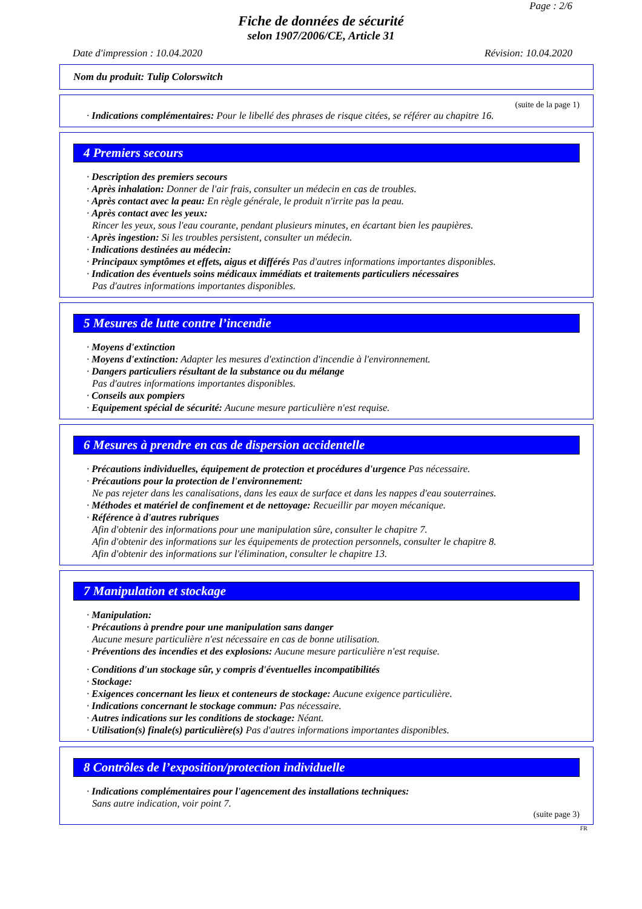Page : 2/6
Fiche de données de sécurité
selon 1907/2006/CE, Article 31
Date d'impression : 10.04.2020 Révision: 10.04.2020
Nom du produit: Tulip Colorswitch
(suite de la page 1)
· Indications complémentaires: Pour le libellé des phrases de risque citées, se référer au chapitre 16.
4 Premiers secours
· Description des premiers secours
· Après inhalation: Donner de l'air frais, consulter un médecin en cas de troubles.
· Après contact avec la peau: En règle générale, le produit n'irrite pas la peau.
· Après contact avec les yeux:
Rincer les yeux, sous l'eau courante, pendant plusieurs minutes, en écartant bien les paupières.
· Après ingestion: Si les troubles persistent, consulter un médecin.
· Indications destinées au médecin:
· Principaux symptômes et effets, aigus et différés Pas d'autres informations importantes disponibles.
· Indication des éventuels soins médicaux immédiats et traitements particuliers nécessaires
Pas d'autres informations importantes disponibles.
5 Mesures de lutte contre l’incendie
· Moyens d'extinction
· Moyens d'extinction: Adapter les mesures d'extinction d'incendie à l'environnement.
· Dangers particuliers résultant de la substance ou du mélange
Pas d'autres informations importantes disponibles.
· Conseils aux pompiers
· Equipement spécial de sécurité: Aucune mesure particulière n'est requise.
6 Mesures à prendre en cas de dispersion accidentelle
· Précautions individuelles, équipement de protection et procédures d'urgence Pas nécessaire.
· Précautions pour la protection de l'environnement:
Ne pas rejeter dans les canalisations, dans les eaux de surface et dans les nappes d'eau souterraines.
· Méthodes et matériel de confinement et de nettoyage: Recueillir par moyen mécanique.
· Référence à d'autres rubriques
Afin d'obtenir des informations pour une manipulation sûre, consulter le chapitre 7.
Afin d'obtenir des informations sur les équipements de protection personnels, consulter le chapitre 8.
Afin d'obtenir des informations sur l'élimination, consulter le chapitre 13.
7 Manipulation et stockage
· Manipulation:
· Précautions à prendre pour une manipulation sans danger
Aucune mesure particulière n'est nécessaire en cas de bonne utilisation.
· Préventions des incendies et des explosions: Aucune mesure particulière n'est requise.
· Conditions d'un stockage sûr, y compris d'éventuelles incompatibilités
· Stockage:
· Exigences concernant les lieux et conteneurs de stockage: Aucune exigence particulière.
· Indications concernant le stockage commun: Pas nécessaire.
· Autres indications sur les conditions de stockage: Néant.
· Utilisation(s) finale(s) particulière(s) Pas d'autres informations importantes disponibles.
8 Contrôles de l’exposition/protection individuelle
· Indications complémentaires pour l'agencement des installations techniques:
Sans autre indication, voir point 7.
(suite page 3)
FR